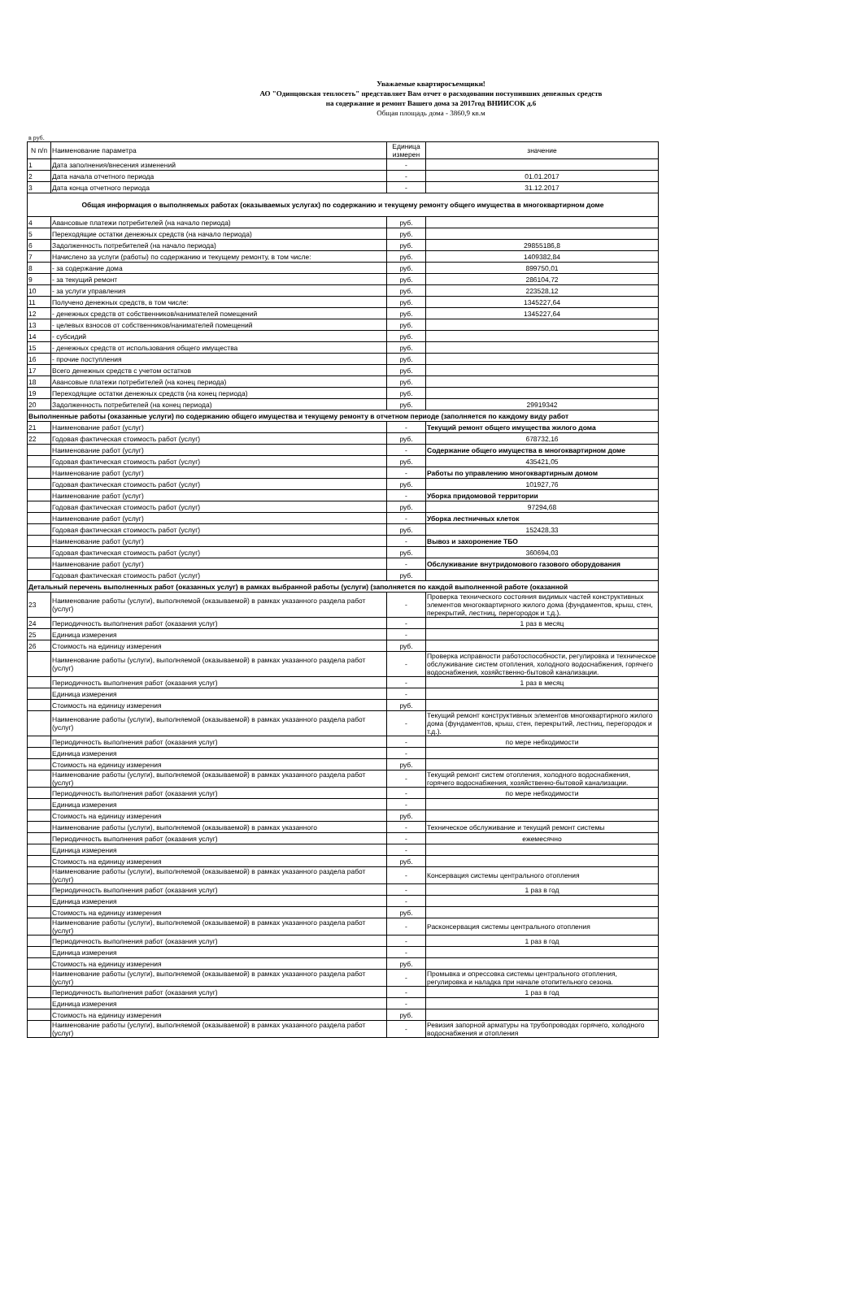Уважаемые квартиросъемщики!
АО "Одинцовская теплосеть" представляет Вам отчет о расходовании поступивших денежных средств
на содержание и ремонт Вашего дома за 2017год ВНИИСОК д.6
Общая площадь дома - 3860,9 кв.м
в руб.
| N п/п | Наименование параметра | Единица измерен | значение |
| --- | --- | --- | --- |
| 1 | Дата заполнения/внесения изменений | - | |
| 2 | Дата начала отчетного периода | - | 01.01.2017 |
| 3 | Дата конца отчетного периода | - | 31.12.2017 |
| Общая информация о выполняемых работах (оказываемых услугах) по содержанию и текущему ремонту общего имущества в многоквартирном доме | | | |
| 4 | Авансовые платежи потребителей (на начало периода) | руб. | |
| 5 | Переходящие остатки денежных средств (на начало периода) | руб. | |
| 6 | Задолженность потребителей (на начало периода) | руб. | 29855186,8 |
| 7 | Начислено за услуги (работы) по содержанию и текущему ремонту, в том числе: | руб. | 1409382,84 |
| 8 | - за содержание дома | руб. | 899750,01 |
| 9 | - за текущий ремонт | руб. | 286104,72 |
| 10 | - за услуги управления | руб. | 223528,12 |
| 11 | Получено денежных средств, в том числе: | руб. | 1345227,64 |
| 12 | - денежных средств от собственников/нанимателей помещений | руб. | 1345227,64 |
| 13 | - целевых взносов от собственников/нанимателей помещений | руб. | |
| 14 | - субсидий | руб. | |
| 15 | - денежных средств от использования общего имущества | руб. | |
| 16 | - прочие поступления | руб. | |
| 17 | Всего денежных средств с учетом остатков | руб. | |
| 18 | Авансовые платежи потребителей (на конец периода) | руб. | |
| 19 | Переходящие остатки денежных средств (на конец периода) | руб. | |
| 20 | Задолженность потребителей (на конец периода) | руб. | 29919342 |
| Выполненные работы (оказанные услуги) по содержанию общего имущества и текущему ремонту в отчетном периоде (заполняется по каждому виду работ | | | |
| 21 | Наименование работ (услуг) | - | Текущий ремонт общего имущества жилого дома |
| 22 | Годовая фактическая стоимость работ (услуг) | руб. | 678732,16 |
| | Наименование работ (услуг) | - | Содержание общего имущества в многоквартирном доме |
| | Годовая фактическая стоимость работ (услуг) | руб. | 435421,05 |
| | Наименование работ (услуг) | - | Работы по управлению многоквартирным домом |
| | Годовая фактическая стоимость работ (услуг) | руб. | 101927,76 |
| | Наименование работ (услуг) | - | Уборка придомовой территории |
| | Годовая фактическая стоимость работ (услуг) | руб. | 97294,68 |
| | Наименование работ (услуг) | - | Уборка лестничных клеток |
| | Годовая фактическая стоимость работ (услуг) | руб. | 152428,33 |
| | Наименование работ (услуг) | - | Вывоз и захоронение ТБО |
| | Годовая фактическая стоимость работ (услуг) | руб. | 360694,03 |
| | Наименование работ (услуг) | - | Обслуживание внутридомового газового оборудования |
| | Годовая фактическая стоимость работ (услуг) | руб. | |
| Детальный перечень выполненных работ (оказанных услуг) в рамках выбранной работы (услуги) (заполняется по каждой выполненной работе (оказанной | | | |
| 23 | Наименование работы (услуги), выполняемой (оказываемой) в рамках указанного раздела работ (услуг) | - | Проверка технического состояния видимых частей конструктивных элементов многоквартирного жилого дома (фундаментов, крыш, стен, перекрытий, лестниц, перегородок и т.д.). |
| 24 | Периодичность выполнения работ (оказания услуг) | - | 1 раз в месяц |
| 25 | Единица измерения | - | |
| 26 | Стоимость на единицу измерения | руб. | |
| | Наименование работы (услуги), выполняемой (оказываемой) в рамках указанного раздела работ (услуг) | - | Проверка исправности работоспособности, регулировка и техническое обслуживание систем отопления, холодного водоснабжения, горячего водоснабжения, хозяйственно-бытовой канализации. |
| | Периодичность выполнения работ (оказания услуг) | - | 1 раз в месяц |
| | Единица измерения | - | |
| | Стоимость на единицу измерения | руб. | |
| | Наименование работы (услуги), выполняемой (оказываемой) в рамках указанного раздела работ (услуг) | - | Текущий ремонт конструктивных элементов многоквартирного жилого дома (фундаментов, крыш, стен, перекрытий, лестниц, перегородок и т.д.). |
| | Периодичность выполнения работ (оказания услуг) | - | по мере небходимости |
| | Единица измерения | - | |
| | Стоимость на единицу измерения | руб. | |
| | Наименование работы (услуги), выполняемой (оказываемой) в рамках указанного раздела работ (услуг) | - | Текущий ремонт систем отопления, холодного водоснабжения, горячего водоснабжения, хозяйственно-бытовой канализации. |
| | Периодичность выполнения работ (оказания услуг) | - | по мере небходимости |
| | Единица измерения | - | |
| | Стоимость на единицу измерения | руб. | |
| | Наименование работы (услуги), выполняемой (оказываемой) в рамках указанного | - | Техническое обслуживание и текущий ремонт системы |
| | Периодичность выполнения работ (оказания услуг) | - | ежемесячно |
| | Единица измерения | - | |
| | Стоимость на единицу измерения | руб. | |
| | Наименование работы (услуги), выполняемой (оказываемой) в рамках указанного раздела работ (услуг) | - | Консервация системы центрального отопления |
| | Периодичность выполнения работ (оказания услуг) | - | 1 раз в год |
| | Единица измерения | - | |
| | Стоимость на единицу измерения | руб. | |
| | Наименование работы (услуги), выполняемой (оказываемой) в рамках указанного раздела работ (услуг) | - | Расконсервация системы центрального отопления |
| | Периодичность выполнения работ (оказания услуг) | - | 1 раз в год |
| | Единица измерения | - | |
| | Стоимость на единицу измерения | руб. | |
| | Наименование работы (услуги), выполняемой (оказываемой) в рамках указанного раздела работ (услуг) | - | Промывка и опрессовка системы центрального отопления, регулировка и наладка при начале отопительного сезона. |
| | Периодичность выполнения работ (оказания услуг) | - | 1 раз в год |
| | Единица измерения | - | |
| | Стоимость на единицу измерения | руб. | |
| | Наименование работы (услуги), выполняемой (оказываемой) в рамках указанного раздела работ (услуг) | - | Ревизия запорной арматуры на трубопроводах горячего, холодного водоснабжения и отопления |